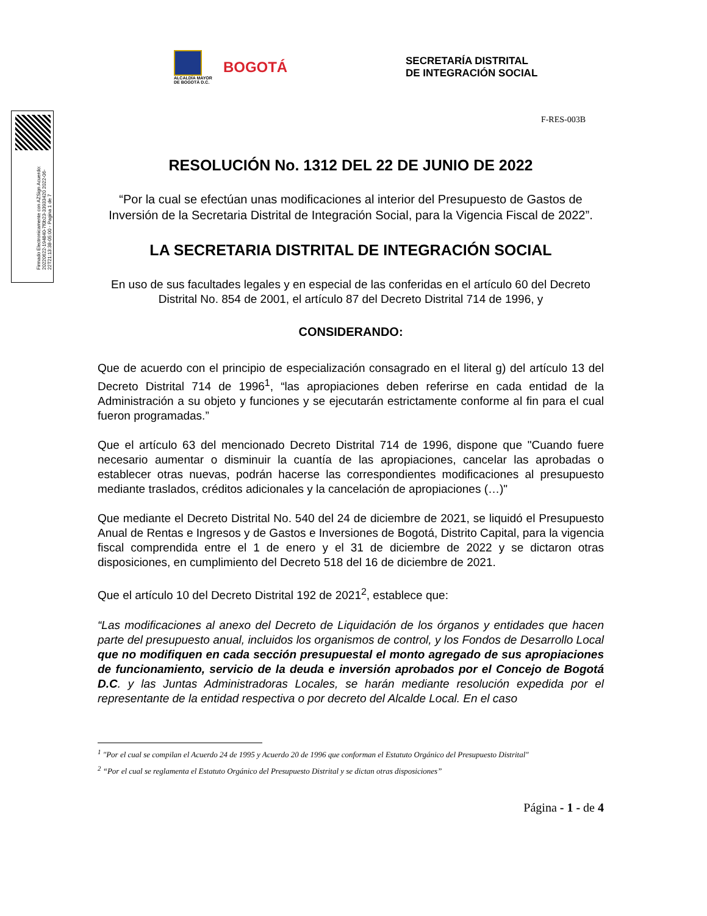ALCALDÍA MAYOR
DE BOGOTÁ D.C.
BOGOTÁ
SECRETARÍA DISTRITAL
DE INTEGRACIÓN SOCIAL
Firmado Electronicamente con AZSign Acuerdo: 20220622-194840-7f0b23-33933420 2022-06-22T21:13:38-05:00 - Pagina 1 de 7
F-RES-003B
RESOLUCIÓN No. 1312 DEL 22 DE JUNIO DE 2022
“Por la cual se efectúan unas modificaciones al interior del Presupuesto de Gastos de Inversión de la Secretaria Distrital de Integración Social, para la Vigencia Fiscal de 2022”.
LA SECRETARIA DISTRITAL DE INTEGRACIÓN SOCIAL
En uso de sus facultades legales y en especial de las conferidas en el artículo 60 del Decreto Distrital No. 854 de 2001, el artículo 87 del Decreto Distrital 714 de 1996, y
CONSIDERANDO:
Que de acuerdo con el principio de especialización consagrado en el literal g) del artículo 13 del Decreto Distrital 714 de 1996<sup>1</sup>, “las apropiaciones deben referirse en cada entidad de la Administración a su objeto y funciones y se ejecutarán estrictamente conforme al fin para el cual fueron programadas.”
Que el artículo 63 del mencionado Decreto Distrital 714 de 1996, dispone que "Cuando fuere necesario aumentar o disminuir la cuantía de las apropiaciones, cancelar las aprobadas o establecer otras nuevas, podrán hacerse las correspondientes modificaciones al presupuesto mediante traslados, créditos adicionales y la cancelación de apropiaciones (…)"
Que mediante el Decreto Distrital No. 540 del 24 de diciembre de 2021, se liquidó el Presupuesto Anual de Rentas e Ingresos y de Gastos e Inversiones de Bogotá, Distrito Capital, para la vigencia fiscal comprendida entre el 1 de enero y el 31 de diciembre de 2022 y se dictaron otras disposiciones, en cumplimiento del Decreto 518 del 16 de diciembre de 2021.
Que el artículo 10 del Decreto Distrital 192 de 2021<sup>2</sup>, establece que:
“Las modificaciones al anexo del Decreto de Liquidación de los órganos y entidades que hacen parte del presupuesto anual, incluidos los organismos de control, y los Fondos de Desarrollo Local que no modifiquen en cada sección presupuestal el monto agregado de sus apropiaciones de funcionamiento, servicio de la deuda e inversión aprobados por el Concejo de Bogotá D.C. y las Juntas Administradoras Locales, se harán mediante resolución expedida por el representante de la entidad respectiva o por decreto del Alcalde Local. En el caso
<sup>1</sup> "Por el cual se compilan el Acuerdo 24 de 1995 y Acuerdo 20 de 1996 que conforman el Estatuto Orgánico del Presupuesto Distrital"
<sup>2</sup> “Por el cual se reglamenta el Estatuto Orgánico del Presupuesto Distrital y se dictan otras disposiciones”
Página - 1 - de 4